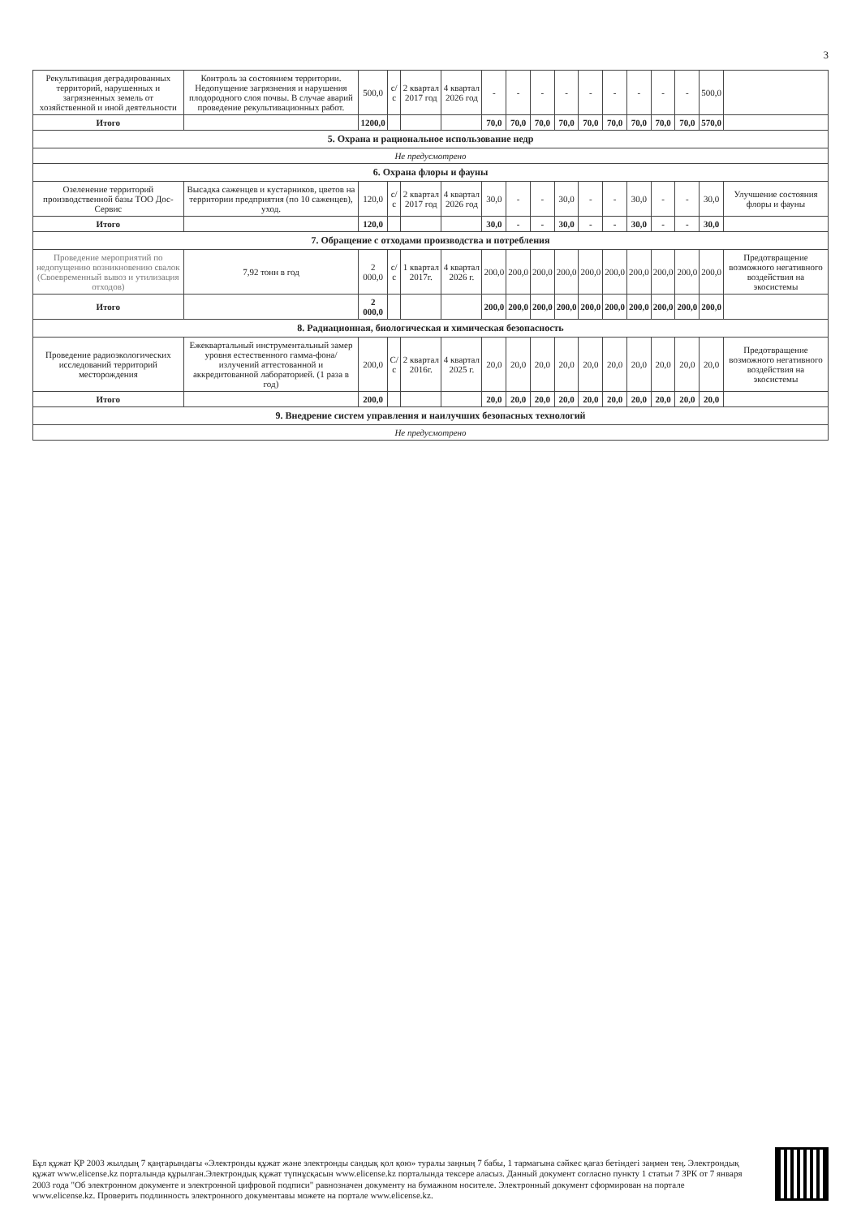3
| Рекультивация деградированных территорий, нарушенных и загрязненных земель от хозяйственной и иной деятельности | Контроль за состоянием территории. Недопущение загрязнения и нарушения плодородного слоя почвы. В случае аварий проведение рекультивационных работ. | 500,0 | с/с | 2 квартал 2017 год | 4 квартал 2026 год | - | - | - | - | - | - | - | - | - | 500,0 | |
| Итого | | 1200,0 | | | | 70,0 | 70,0 | 70,0 | 70,0 | 70,0 | 70,0 | 70,0 | 70,0 | 70,0 | 570,0 | |
| 5. Охрана и рациональное использование недр | | | | | | | | | | | | | | | | |
| Не предусмотрено | | | | | | | | | | | | | | | | |
| 6. Охрана флоры и фауны | | | | | | | | | | | | | | | | |
| Озеленение территорий производственной базы ТОО Дос-Сервис | Высадка саженцев и кустарников, цветов на территории предприятия (по 10 саженцев), уход. | 120,0 | с/с | 2 квартал 2017 год | 4 квартал 2026 год | 30,0 | - | - | 30,0 | - | - | 30,0 | - | - | 30,0 | Улучшение состояния флоры и фауны |
| Итого | | 120,0 | | | | 30,0 | - | - | 30,0 | - | - | 30,0 | - | - | 30,0 | |
| 7. Обращение с отходами производства и потребления | | | | | | | | | | | | | | | | |
| Проведение мероприятий по недопущению возникновению свалок (Своевременный вывоз и утилизация отходов) | 7,92 тонн в год | 2 000,0 | с/с | 1 квартал 2017г. | 4 квартал 2026 г. | 200,0 | 200,0 | 200,0 | 200,0 | 200,0 | 200,0 | 200,0 | 200,0 | 200,0 | 200,0 | Предотвращение возможного негативного воздействия на экосистемы |
| Итого | | 2 000,0 | | | | 200,0 | 200,0 | 200,0 | 200,0 | 200,0 | 200,0 | 200,0 | 200,0 | 200,0 | 200,0 | |
| 8. Радиационная, биологическая и химическая безопасность | | | | | | | | | | | | | | | | |
| Проведение радиоэкологических исследований территорий месторождения | Ежеквартальный инструментальный замер уровня естественного гамма-фона/излучений аттестованной и аккредитованной лабораторией. (1 раза в год) | 200,0 | С/с | 2 квартал 2016г. | 4 квартал 2025 г. | 20,0 | 20,0 | 20,0 | 20,0 | 20,0 | 20,0 | 20,0 | 20,0 | 20,0 | 20,0 | Предотвращение возможного негативного воздействия на экосистемы |
| Итого | | 200,0 | | | | 20,0 | 20,0 | 20,0 | 20,0 | 20,0 | 20,0 | 20,0 | 20,0 | 20,0 | 20,0 | |
| 9. Внедрение систем управления и наилучших безопасных технологий | | | | | | | | | | | | | | | | |
| Не предусмотрено | | | | | | | | | | | | | | | | |
Бұл құжат ҚР 2003 жылдың 7 қаңтарындағы «Электронды құжат және электронды сандық қол қою» туралы заңның 7 бабы, 1 тармағына сәйкес қағаз бетіндегі заңмен тең. Электрондық құжат www.elicense.kz порталында құрылған.Электрондық құжат түпнұсқасын www.elicense.kz порталында тексере аласыз. Данный документ согласно пункту 1 статьи 7 ЗРК от 7 января 2003 года "Об электронном документе и электронной цифровой подписи" равнозначен документу на бумажном носителе. Электронный документ сформирован на портале www.elicense.kz. Проверить подлинность электронного документавы можете на портале www.elicense.kz.